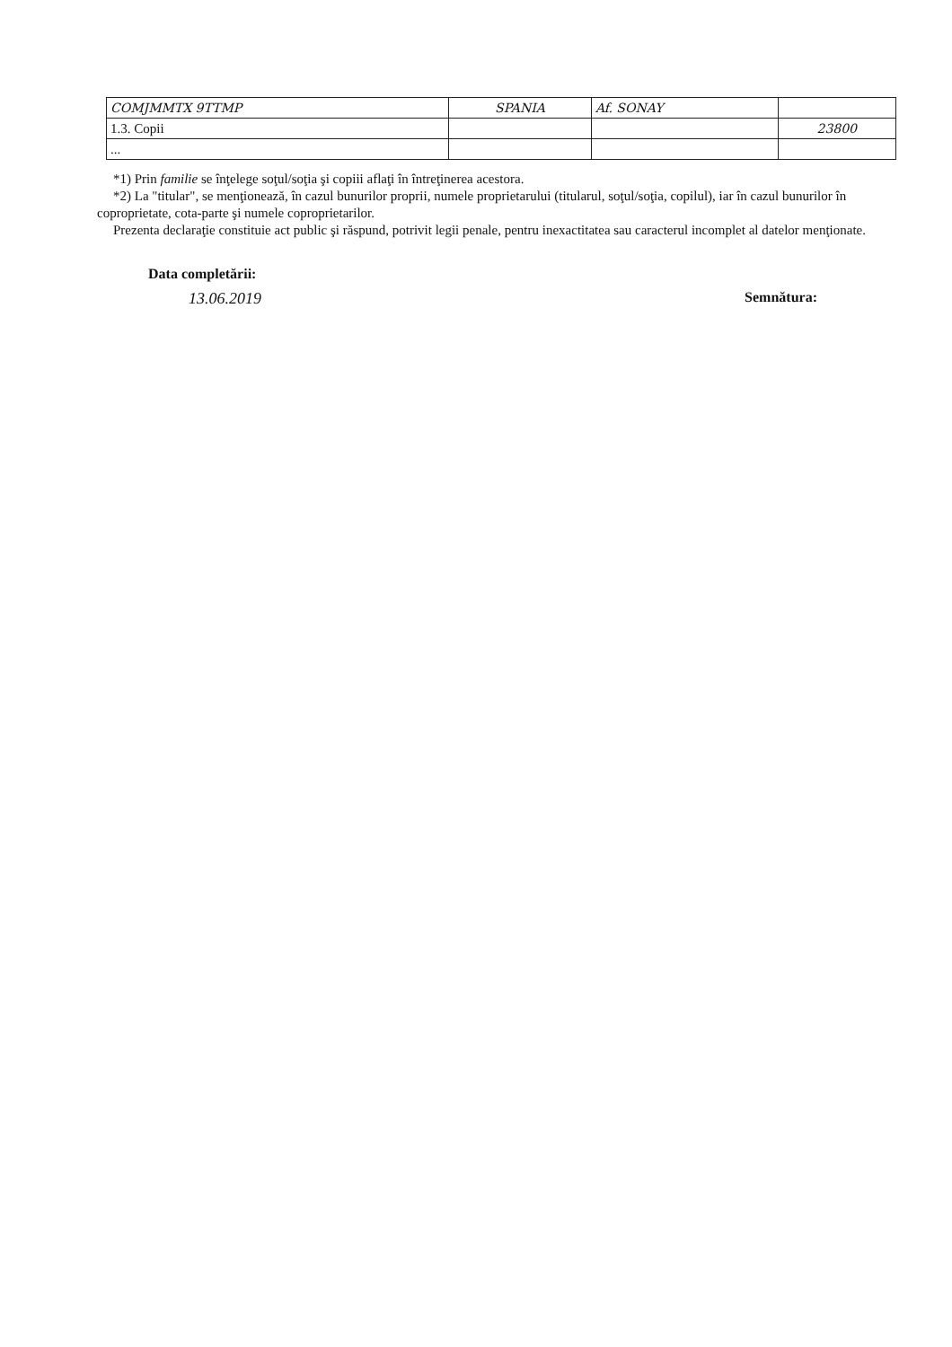| COMJMMTX 9TTMP | SPANIA | Af. SONAY | |
| 1.3. Copii | | | 23800 |
| ... | | | |
*1) Prin familie se înţelege soţul/soţia şi copiii aflaţi în întreţinerea acestora.
*2) La "titular", se menţionează, în cazul bunurilor proprii, numele proprietarului (titularul, soţul/soţia, copilul), iar în cazul bunurilor în coproprietate, cota-parte şi numele coproprietarilor.
Prezenta declaraţie constituie act public şi răspund, potrivit legii penale, pentru inexactitatea sau caracterul incomplet al datelor menţionate.
Data completării:
13.06.2019
Semnătura: